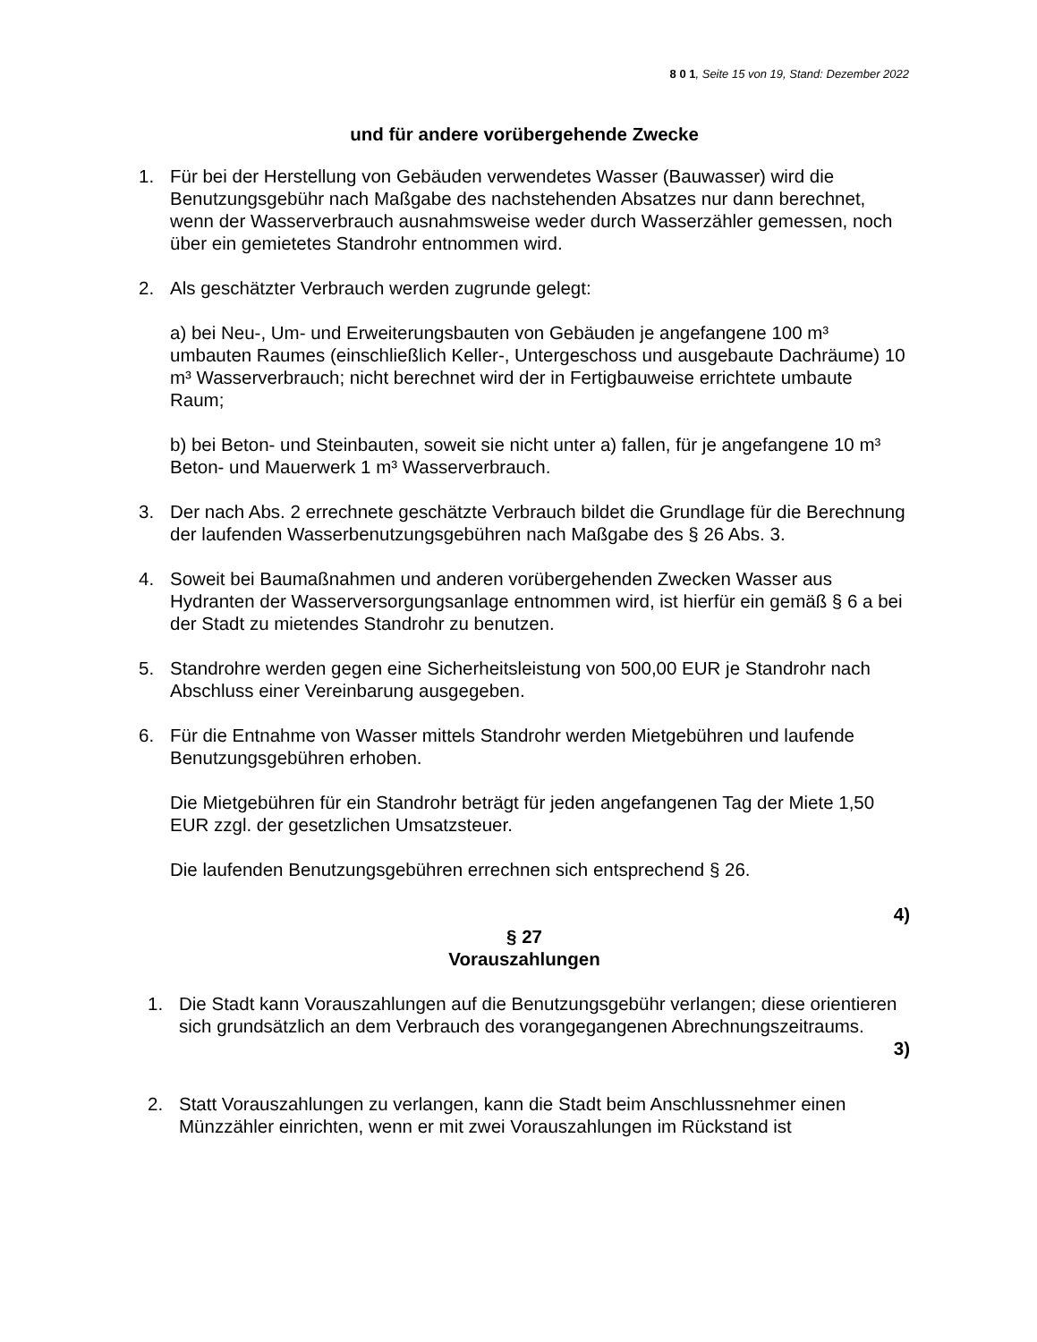8 0 1, Seite 15 von 19, Stand: Dezember 2022
und für andere vorübergehende Zwecke
1. Für bei der Herstellung von Gebäuden verwendetes Wasser (Bauwasser) wird die Benutzungsgebühr nach Maßgabe des nachstehenden Absatzes nur dann berechnet, wenn der Wasserverbrauch ausnahmsweise weder durch Wasserzähler gemessen, noch über ein gemietetes Standrohr entnommen wird.
2. Als geschätzter Verbrauch werden zugrunde gelegt:
a) bei Neu-, Um- und Erweiterungsbauten von Gebäuden je angefangene 100 m³ umbauten Raumes (einschließlich Keller-, Untergeschoss und ausgebaute Dachräume) 10 m³ Wasserverbrauch; nicht berechnet wird der in Fertigbauweise errichtete umbaute Raum;
b) bei Beton- und Steinbauten, soweit sie nicht unter a) fallen, für je angefangene 10 m³ Beton- und Mauerwerk 1 m³ Wasserverbrauch.
3. Der nach Abs. 2 errechnete geschätzte Verbrauch bildet die Grundlage für die Berechnung der laufenden Wasserbenutzungsgebühren nach Maßgabe des § 26 Abs. 3.
4. Soweit bei Baumaßnahmen und anderen vorübergehenden Zwecken Wasser aus Hydranten der Wasserversorgungsanlage entnommen wird, ist hierfür ein gemäß § 6 a bei der Stadt zu mietendes Standrohr zu benutzen.
5. Standrohre werden gegen eine Sicherheitsleistung von 500,00 EUR je Standrohr nach Abschluss einer Vereinbarung ausgegeben.
6. Für die Entnahme von Wasser mittels Standrohr werden Mietgebühren und laufende Benutzungsgebühren erhoben.
Die Mietgebühren für ein Standrohr beträgt für jeden angefangenen Tag der Miete 1,50 EUR zzgl. der gesetzlichen Umsatzsteuer.
Die laufenden Benutzungsgebühren errechnen sich entsprechend § 26.
4)
§ 27
Vorauszahlungen
1. Die Stadt kann Vorauszahlungen auf die Benutzungsgebühr verlangen; diese orientieren sich grundsätzlich an dem Verbrauch des vorangegangenen Abrechnungszeitraums.
3)
2. Statt Vorauszahlungen zu verlangen, kann die Stadt beim Anschlussnehmer einen Münzzähler einrichten, wenn er mit zwei Vorauszahlungen im Rückstand ist